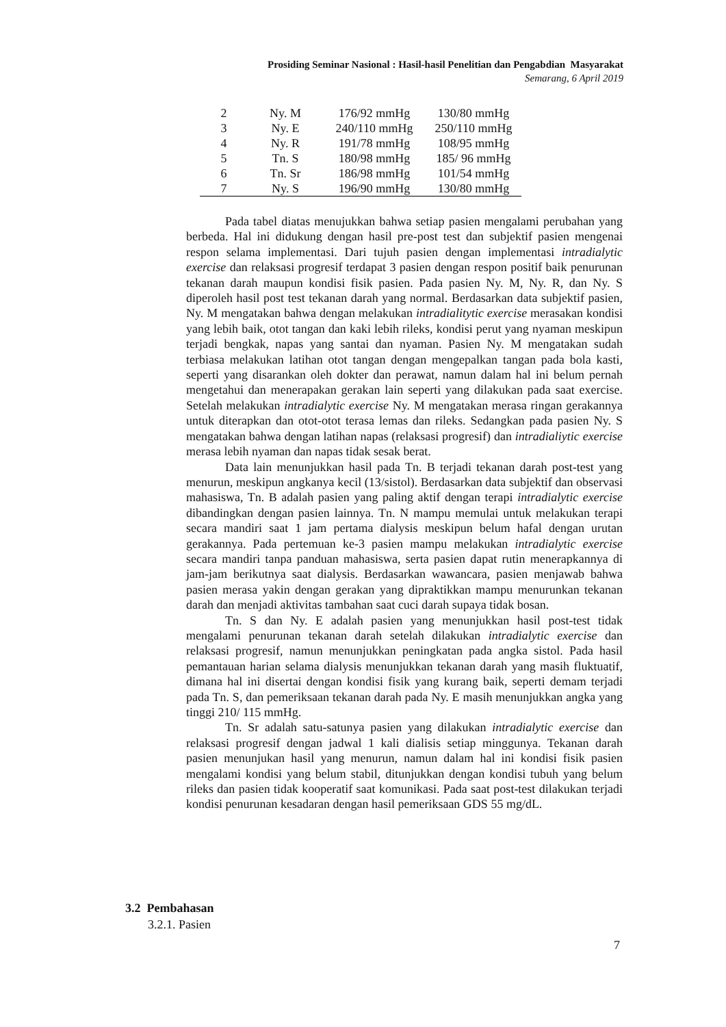Prosiding Seminar Nasional : Hasil-hasil Penelitian dan Pengabdian Masyarakat
Semarang, 6 April 2019
| 2 | Ny. M | 176/92 mmHg | 130/80 mmHg |
| 3 | Ny. E | 240/110 mmHg | 250/110 mmHg |
| 4 | Ny. R | 191/78 mmHg | 108/95 mmHg |
| 5 | Tn. S | 180/98 mmHg | 185/ 96 mmHg |
| 6 | Tn. Sr | 186/98 mmHg | 101/54 mmHg |
| 7 | Ny. S | 196/90 mmHg | 130/80 mmHg |
Pada tabel diatas menujukkan bahwa setiap pasien mengalami perubahan yang berbeda. Hal ini didukung dengan hasil pre-post test dan subjektif pasien mengenai respon selama implementasi. Dari tujuh pasien dengan implementasi intradialytic exercise dan relaksasi progresif terdapat 3 pasien dengan respon positif baik penurunan tekanan darah maupun kondisi fisik pasien. Pada pasien Ny. M, Ny. R, dan Ny. S diperoleh hasil post test tekanan darah yang normal. Berdasarkan data subjektif pasien, Ny. M mengatakan bahwa dengan melakukan intradialitytic exercise merasakan kondisi yang lebih baik, otot tangan dan kaki lebih rileks, kondisi perut yang nyaman meskipun terjadi bengkak, napas yang santai dan nyaman. Pasien Ny. M mengatakan sudah terbiasa melakukan latihan otot tangan dengan mengepalkan tangan pada bola kasti, seperti yang disarankan oleh dokter dan perawat, namun dalam hal ini belum pernah mengetahui dan menerapakan gerakan lain seperti yang dilakukan pada saat exercise. Setelah melakukan intradialytic exercise Ny. M mengatakan merasa ringan gerakannya untuk diterapkan dan otot-otot terasa lemas dan rileks. Sedangkan pada pasien Ny. S mengatakan bahwa dengan latihan napas (relaksasi progresif) dan intradialiytic exercise merasa lebih nyaman dan napas tidak sesak berat.
Data lain menunjukkan hasil pada Tn. B terjadi tekanan darah post-test yang menurun, meskipun angkanya kecil (13/sistol). Berdasarkan data subjektif dan observasi mahasiswa, Tn. B adalah pasien yang paling aktif dengan terapi intradialytic exercise dibandingkan dengan pasien lainnya. Tn. N mampu memulai untuk melakukan terapi secara mandiri saat 1 jam pertama dialysis meskipun belum hafal dengan urutan gerakannya. Pada pertemuan ke-3 pasien mampu melakukan intradialytic exercise secara mandiri tanpa panduan mahasiswa, serta pasien dapat rutin menerapkannya di jam-jam berikutnya saat dialysis. Berdasarkan wawancara, pasien menjawab bahwa pasien merasa yakin dengan gerakan yang dipraktikkan mampu menurunkan tekanan darah dan menjadi aktivitas tambahan saat cuci darah supaya tidak bosan.
Tn. S dan Ny. E adalah pasien yang menunjukkan hasil post-test tidak mengalami penurunan tekanan darah setelah dilakukan intradialytic exercise dan relaksasi progresif, namun menunjukkan peningkatan pada angka sistol. Pada hasil pemantauan harian selama dialysis menunjukkan tekanan darah yang masih fluktuatif, dimana hal ini disertai dengan kondisi fisik yang kurang baik, seperti demam terjadi pada Tn. S, dan pemeriksaan tekanan darah pada Ny. E masih menunjukkan angka yang tinggi 210/ 115 mmHg.
Tn. Sr adalah satu-satunya pasien yang dilakukan intradialytic exercise dan relaksasi progresif dengan jadwal 1 kali dialisis setiap minggunya. Tekanan darah pasien menunjukan hasil yang menurun, namun dalam hal ini kondisi fisik pasien mengalami kondisi yang belum stabil, ditunjukkan dengan kondisi tubuh yang belum rileks dan pasien tidak kooperatif saat komunikasi. Pada saat post-test dilakukan terjadi kondisi penurunan kesadaran dengan hasil pemeriksaan GDS 55 mg/dL.
3.2 Pembahasan
3.2.1. Pasien
7